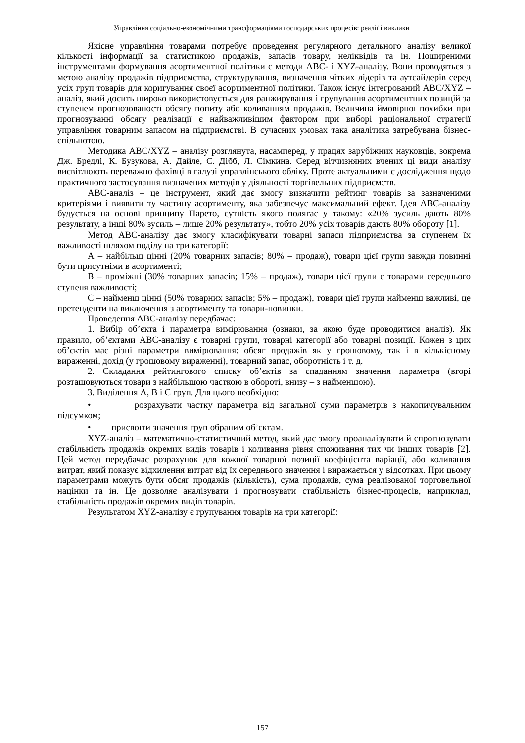Управління соціально-економічними трансформаціями господарських процесів: реалії і виклики
Якісне управління товарами потребує проведення регулярного детального аналізу великої кількості інформації за статистикою продажів, запасів товару, неліквідів та ін. Поширеними інструментами формування асортиментної політики є методи ABC- і XYZ-аналізу. Вони проводяться з метою аналізу продажів підприємства, структурування, визначення чітких лідерів та аутсайдерів серед усіх груп товарів для коригування своєї асортиментної політики. Також існує інтегрований ABC/XYZ – аналіз, який досить широко використовується для ранжирування і групування асортиментних позицій за ступенем прогнозованості обсягу попиту або коливанням продажів. Величина ймовірної похибки при прогнозуванні обсягу реалізації є найважливішим фактором при виборі раціональної стратегії управління товарним запасом на підприємстві. В сучасних умовах така аналітика затребувана бізнес-спільнотою.
Методика ABC/XYZ – аналізу розглянута, насамперед, у працях зарубіжних науковців, зокрема Дж. Бредлі, К. Бузукова, А. Дайле, С. Дібб, Л. Сімкина. Серед вітчизняних вчених ці види аналізу висвітлюють переважно фахівці в галузі управлінського обліку. Проте актуальними є дослідження щодо практичного застосування визначених методів у діяльності торгівельних підприємств.
ABC-аналіз – це інструмент, який дає змогу визначити рейтинг товарів за зазначеними критеріями і виявити ту частину асортименту, яка забезпечує максимальний ефект. Ідея ABC-аналізу будується на основі принципу Парето, сутність якого полягає у такому: «20% зусиль дають 80% результату, а інші 80% зусиль – лише 20% результату», тобто 20% усіх товарів дають 80% обороту [1].
Метод ABC-аналізу дає змогу класифікувати товарні запаси підприємства за ступенем їх важливості шляхом поділу на три категорії:
А – найбільш цінні (20% товарних запасів; 80% – продаж), товари цієї групи завжди повинні бути присутніми в асортименті;
В – проміжні (30% товарних запасів; 15% – продаж), товари цієї групи є товарами середнього ступеня важливості;
С – найменш цінні (50% товарних запасів; 5% – продаж), товари цієї групи найменш важливі, це претенденти на виключення з асортименту та товари-новинки.
Проведення ABC-аналізу передбачає:
1. Вибір об’єкта і параметра вимірювання (ознаки, за якою буде проводитися аналіз). Як правило, об’єктами ABC-аналізу є товарні групи, товарні категорії або товарні позиції. Кожен з цих об’єктів має різні параметри вимірювання: обсяг продажів як у грошовому, так і в кількісному вираженні, дохід (у грошовому вираженні), товарний запас, оборотність і т. д.
2. Складання рейтингового списку об’єктів за спаданням значення параметра (вгорі розташовуються товари з найбільшою часткою в обороті, внизу – з найменшою).
3. Виділення А, В і С груп. Для цього необхідно:
• розрахувати частку параметра від загальної суми параметрів з накопичувальним підсумком;
• присвоїти значення груп обраним об’єктам.
XYZ-аналіз – математично-статистичний метод, який дає змогу проаналізувати й спрогнозувати стабільність продажів окремих видів товарів і коливання рівня споживання тих чи інших товарів [2]. Цей метод передбачає розрахунок для кожної товарної позиції коефіцієнта варіації, або коливання витрат, який показує відхилення витрат від їх середнього значення і виражається у відсотках. При цьому параметрами можуть бути обсяг продажів (кількість), сума продажів, сума реалізованої торговельної націнки та ін. Це дозволяє аналізувати і прогнозувати стабільність бізнес-процесів, наприклад, стабільність продажів окремих видів товарів.
Результатом XYZ-аналізу є групування товарів на три категорії:
157